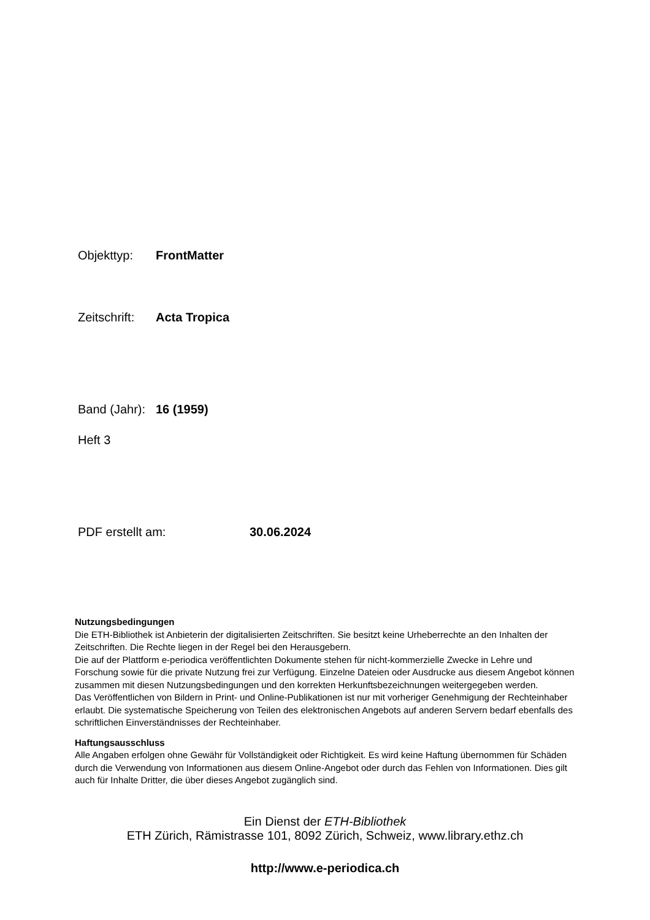Objekttyp: FrontMatter
Zeitschrift: Acta Tropica
Band (Jahr): 16 (1959)
Heft 3
PDF erstellt am: 30.06.2024
Nutzungsbedingungen
Die ETH-Bibliothek ist Anbieterin der digitalisierten Zeitschriften. Sie besitzt keine Urheberrechte an den Inhalten der Zeitschriften. Die Rechte liegen in der Regel bei den Herausgebern.
Die auf der Plattform e-periodica veröffentlichten Dokumente stehen für nicht-kommerzielle Zwecke in Lehre und Forschung sowie für die private Nutzung frei zur Verfügung. Einzelne Dateien oder Ausdrucke aus diesem Angebot können zusammen mit diesen Nutzungsbedingungen und den korrekten Herkunftsbezeichnungen weitergegeben werden.
Das Veröffentlichen von Bildern in Print- und Online-Publikationen ist nur mit vorheriger Genehmigung der Rechteinhaber erlaubt. Die systematische Speicherung von Teilen des elektronischen Angebots auf anderen Servern bedarf ebenfalls des schriftlichen Einverständnisses der Rechteinhaber.
Haftungsausschluss
Alle Angaben erfolgen ohne Gewähr für Vollständigkeit oder Richtigkeit. Es wird keine Haftung übernommen für Schäden durch die Verwendung von Informationen aus diesem Online-Angebot oder durch das Fehlen von Informationen. Dies gilt auch für Inhalte Dritter, die über dieses Angebot zugänglich sind.
Ein Dienst der ETH-Bibliothek
ETH Zürich, Rämistrasse 101, 8092 Zürich, Schweiz, www.library.ethz.ch
http://www.e-periodica.ch